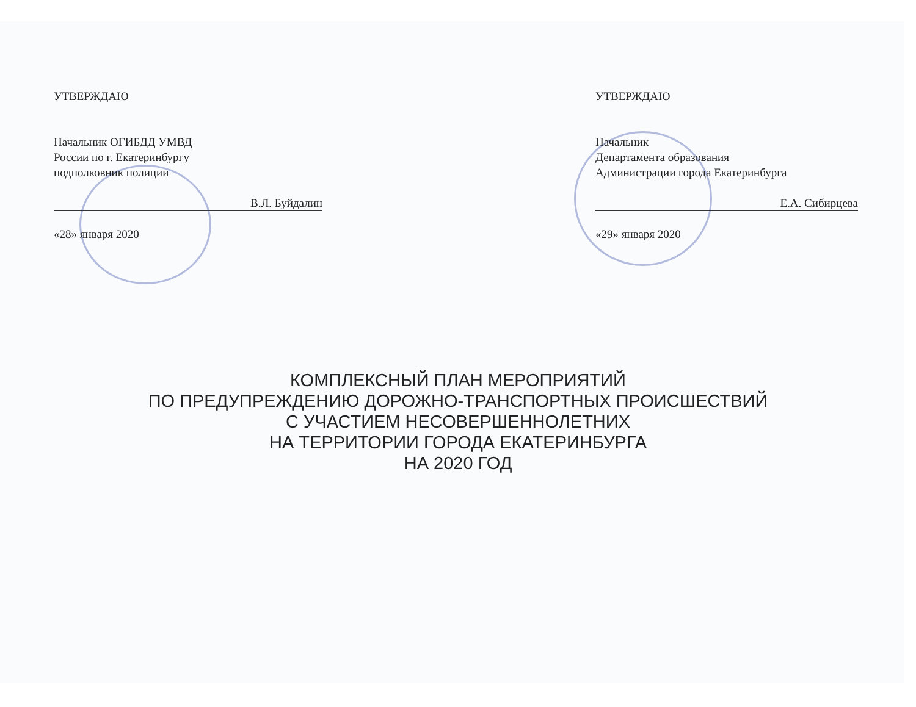УТВЕРЖДАЮ
Начальник ОГИБДД УМВД
России по г. Екатеринбургу
подполковник полиции
В.Л. Буйдалин
«28» января 2020
УТВЕРЖДАЮ
Начальник
Департамента образования
Администрации города Екатеринбурга
Е.А. Сибирцева
«29» января 2020
КОМПЛЕКСНЫЙ ПЛАН МЕРОПРИЯТИЙ
ПО ПРЕДУПРЕЖДЕНИЮ ДОРОЖНО-ТРАНСПОРТНЫХ ПРОИСШЕСТВИЙ
С УЧАСТИЕМ НЕСОВЕРШЕННОЛЕТНИХ
НА ТЕРРИТОРИИ ГОРОДА ЕКАТЕРИНБУРГА
НА 2020 ГОД